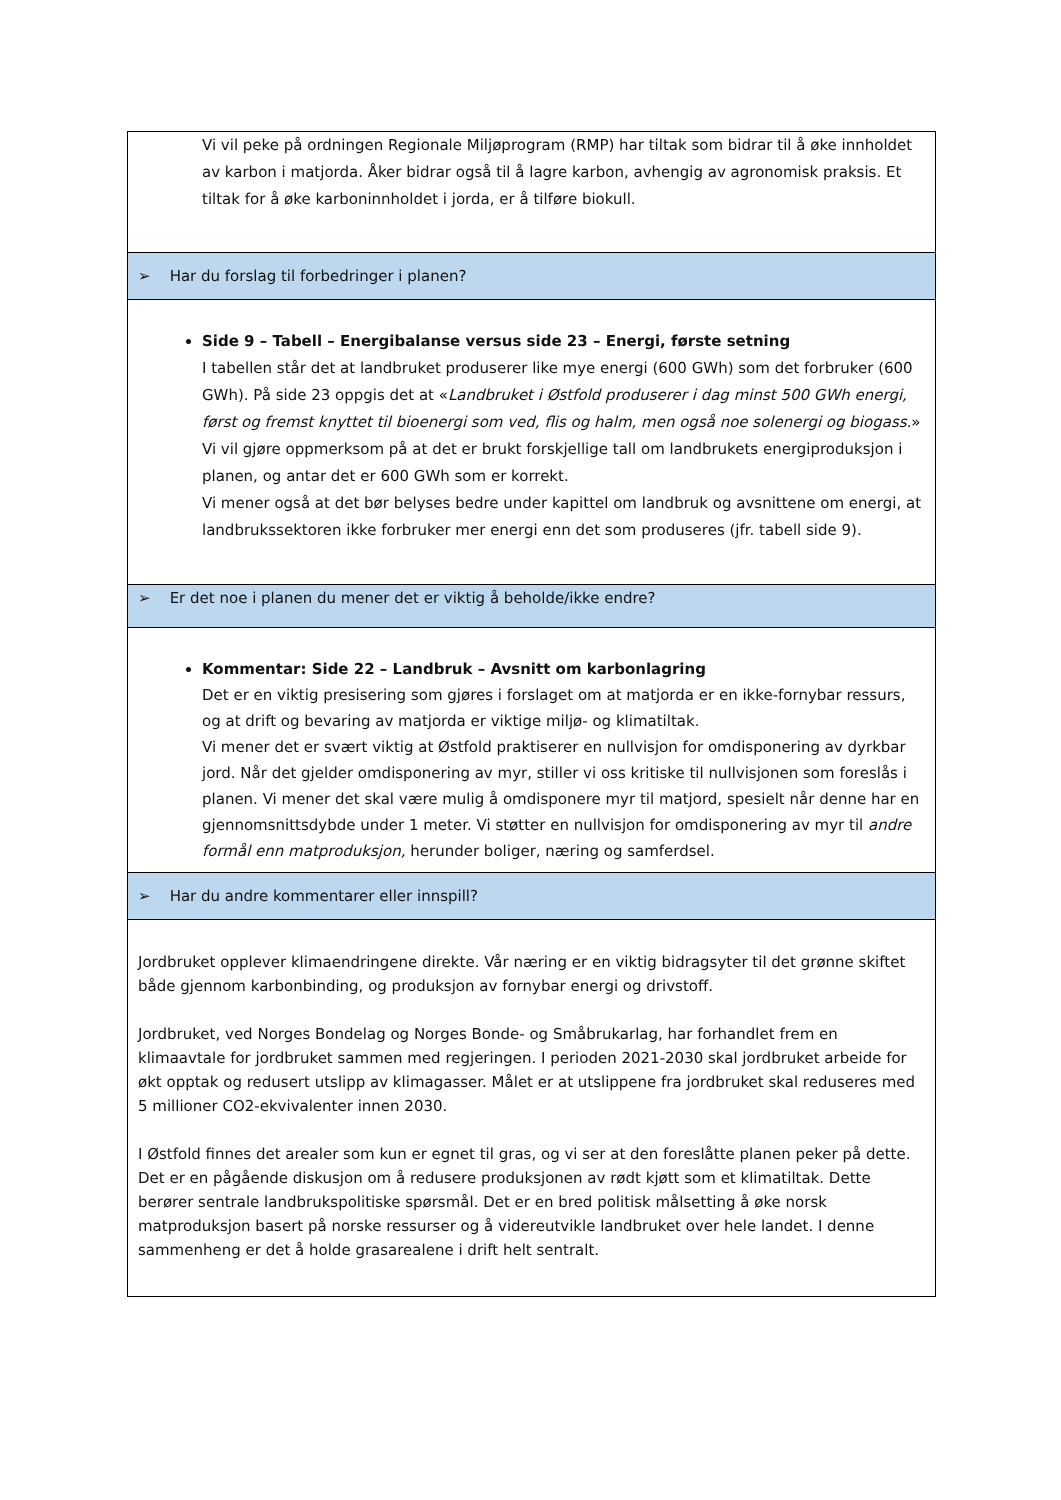| Vi vil peke på ordningen Regionale Miljøprogram (RMP) har tiltak som bidrar til å øke innholdet av karbon i matjorda. Åker bidrar også til å lagre karbon, avhengig av agronomisk praksis. Et tiltak for å øke karboninnholdet i jorda, er å tilføre biokull. |
| ➢ Har du forslag til forbedringer i planen? |
| Side 9 – Tabell – Energibalanse versus side 23 – Energi, første setning I tabellen står det at landbruket produserer like mye energi (600 GWh) som det forbruker (600 GWh). På side 23 oppgis det at « Landbruket i Østfold produserer i dag minst 500 GWh energi, først og fremst knyttet til bioenergi som ved, flis og halm, men også noe solenergi og biogass. » Vi vil gjøre oppmerksom på at det er brukt forskjellige tall om landbrukets energiproduksjon i planen, og antar det er 600 GWh som er korrekt. Vi mener også at det bør belyses bedre under kapittel om landbruk og avsnittene om energi, at landbrukssektoren ikke forbruker mer energi enn det som produseres (jfr. tabell side 9). |
| ➢ Er det noe i planen du mener det er viktig å beholde/ikke endre? |
| Kommentar: Side 22 – Landbruk – Avsnitt om karbonlagring Det er en viktig presisering som gjøres i forslaget om at matjorda er en ikke-fornybar ressurs, og at drift og bevaring av matjorda er viktige miljø- og klimatiltak. Vi mener det er svært viktig at Østfold praktiserer en nullvisjon for omdisponering av dyrkbar jord. Når det gjelder omdisponering av myr, stiller vi oss kritiske til nullvisjonen som foreslås i planen. Vi mener det skal være mulig å omdisponere myr til matjord, spesielt når denne har en gjennomsnittsdybde under 1 meter. Vi støtter en nullvisjon for omdisponering av myr til andre formål enn matproduksjon, herunder boliger, næring og samferdsel. |
| ➢ Har du andre kommentarer eller innspill? |
| Jordbruket opplever klimaendringene direkte. Vår næring er en viktig bidragsyter til det grønne skiftet både gjennom karbonbinding, og produksjon av fornybar energi og drivstoff. Jordbruket, ved Norges Bondelag og Norges Bonde- og Småbrukarlag, har forhandlet frem en klimaavtale for jordbruket sammen med regjeringen. I perioden 2021-2030 skal jordbruket arbeide for økt opptak og redusert utslipp av klimagasser. Målet er at utslippene fra jordbruket skal reduseres med 5 millioner CO2-ekvivalenter innen 2030. I Østfold finnes det arealer som kun er egnet til gras, og vi ser at den foreslåtte planen peker på dette. Det er en pågående diskusjon om å redusere produksjonen av rødt kjøtt som et klimatiltak. Dette berører sentrale landbrukspolitiske spørsmål. Det er en bred politisk målsetting å øke norsk matproduksjon basert på norske ressurser og å videreutvikle landbruket over hele landet. I denne sammenheng er det å holde grasarealene i drift helt sentralt. |